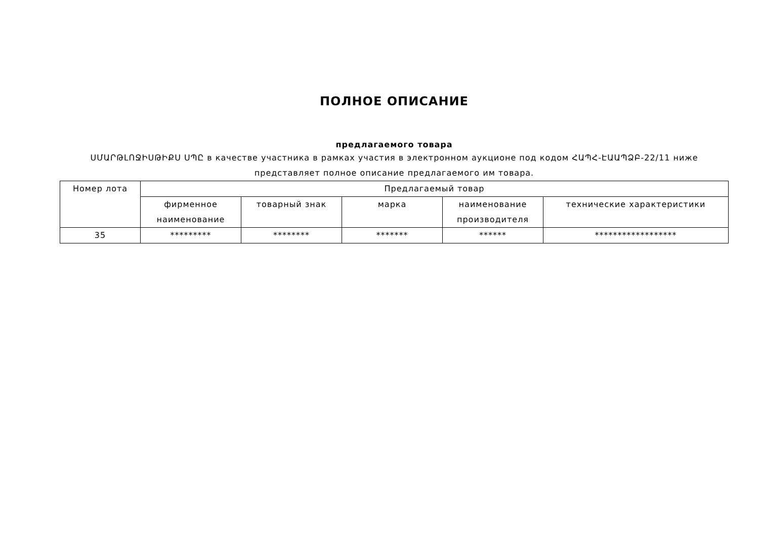ПОЛНОЕ ОПИСАНИЕ
предлагаемого товара
ՍՄԱՐԹԼՈՋԻՍԹԻՔՍ ՍՊԸ в качестве участника в рамках участия в электронном аукционе под кодом ՀԱՊՀ-ԷԱԱՊՁԲ-22/11 ниже представляет полное описание предлагаемого им товара.
| Номер лота | Предлагаемый товар | | | | |
| | фирменное наименование | товарный знак | марка | наименование производителя | технические характеристики |
| 35 | ********* | ******** | ******* | ****** | ****************** |